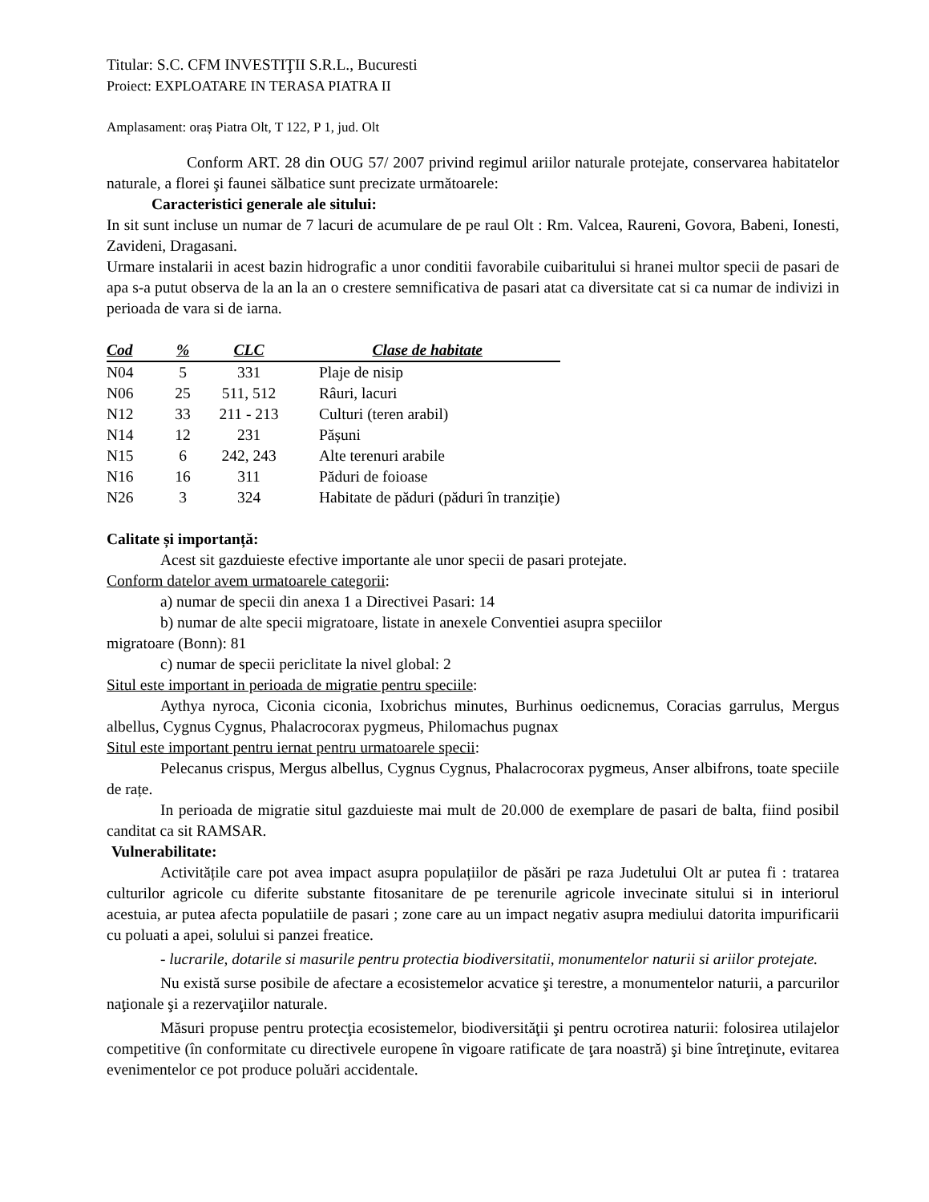Titular: S.C. CFM INVESTIŢII S.R.L., Bucuresti
Proiect: EXPLOATARE IN TERASA PIATRA II
Amplasament: oraș Piatra Olt, T 122, P 1, jud. Olt
Conform ART. 28 din OUG 57/ 2007 privind regimul ariilor naturale protejate, conservarea habitatelor naturale, a florei şi faunei sălbatice sunt precizate următoarele:
Caracteristici generale ale sitului:
In sit sunt incluse un numar de 7 lacuri de acumulare de pe raul Olt : Rm. Valcea, Raureni, Govora, Babeni, Ionesti, Zavideni, Dragasani.
Urmare instalarii in acest bazin hidrografic a unor conditii favorabile cuibaritului si hranei multor specii de pasari de apa s-a putut observa de la an la an o crestere semnificativa de pasari atat ca diversitate cat si ca numar de indivizi in perioada de vara si de iarna.
| Cod | % | CLC | Clase de habitate |
| --- | --- | --- | --- |
| N04 | 5 | 331 | Plaje de nisip |
| N06 | 25 | 511, 512 | Râuri, lacuri |
| N12 | 33 | 211 - 213 | Culturi (teren arabil) |
| N14 | 12 | 231 | Pășuni |
| N15 | 6 | 242, 243 | Alte terenuri arabile |
| N16 | 16 | 311 | Păduri de foioase |
| N26 | 3 | 324 | Habitate de păduri (păduri în tranziție) |
Calitate și importanță:
Acest sit gazduieste efective importante ale unor specii de pasari protejate.
Conform datelor avem urmatoarele categorii:
a) numar de specii din anexa 1 a Directivei Pasari: 14
b) numar de alte specii migratoare, listate in anexele Conventiei asupra speciilor
migratoare (Bonn): 81
c) numar de specii periclitate la nivel global: 2
Situl este important in perioada de migratie pentru speciile:
Aythya nyroca, Ciconia ciconia, Ixobrichus minutes, Burhinus oedicnemus, Coracias garrulus, Mergus albellus, Cygnus Cygnus, Phalacrocorax pygmeus, Philomachus pugnax
Situl este important pentru iernat pentru urmatoarele specii:
Pelecanus crispus, Mergus albellus, Cygnus Cygnus, Phalacrocorax pygmeus, Anser albifrons, toate speciile de rațe.
In perioada de migratie situl gazduieste mai mult de 20.000 de exemplare de pasari de balta, fiind posibil canditat ca sit RAMSAR.
Vulnerabilitate:
Activitățile care pot avea impact asupra populațiilor de păsări pe raza Judetului Olt ar putea fi : tratarea culturilor agricole cu diferite substante fitosanitare de pe terenurile agricole invecinate sitului si in interiorul acestuia, ar putea afecta populatiile de pasari ; zone care au un impact negativ asupra mediului datorita impurificarii cu poluati a apei, solului si panzei freatice.
- lucrarile, dotarile si masurile pentru protectia biodiversitatii, monumentelor naturii si ariilor protejate.
Nu există surse posibile de afectare a ecosistemelor acvatice şi terestre, a monumentelor naturii, a parcurilor naţionale şi a rezervaţiilor naturale.
Măsuri propuse pentru protecţia ecosistemelor, biodiversităţii şi pentru ocrotirea naturii: folosirea utilajelor competitive (în conformitate cu directivele europene în vigoare ratificate de ţara noastră) şi bine întreţinute, evitarea evenimentelor ce pot produce poluări accidentale.